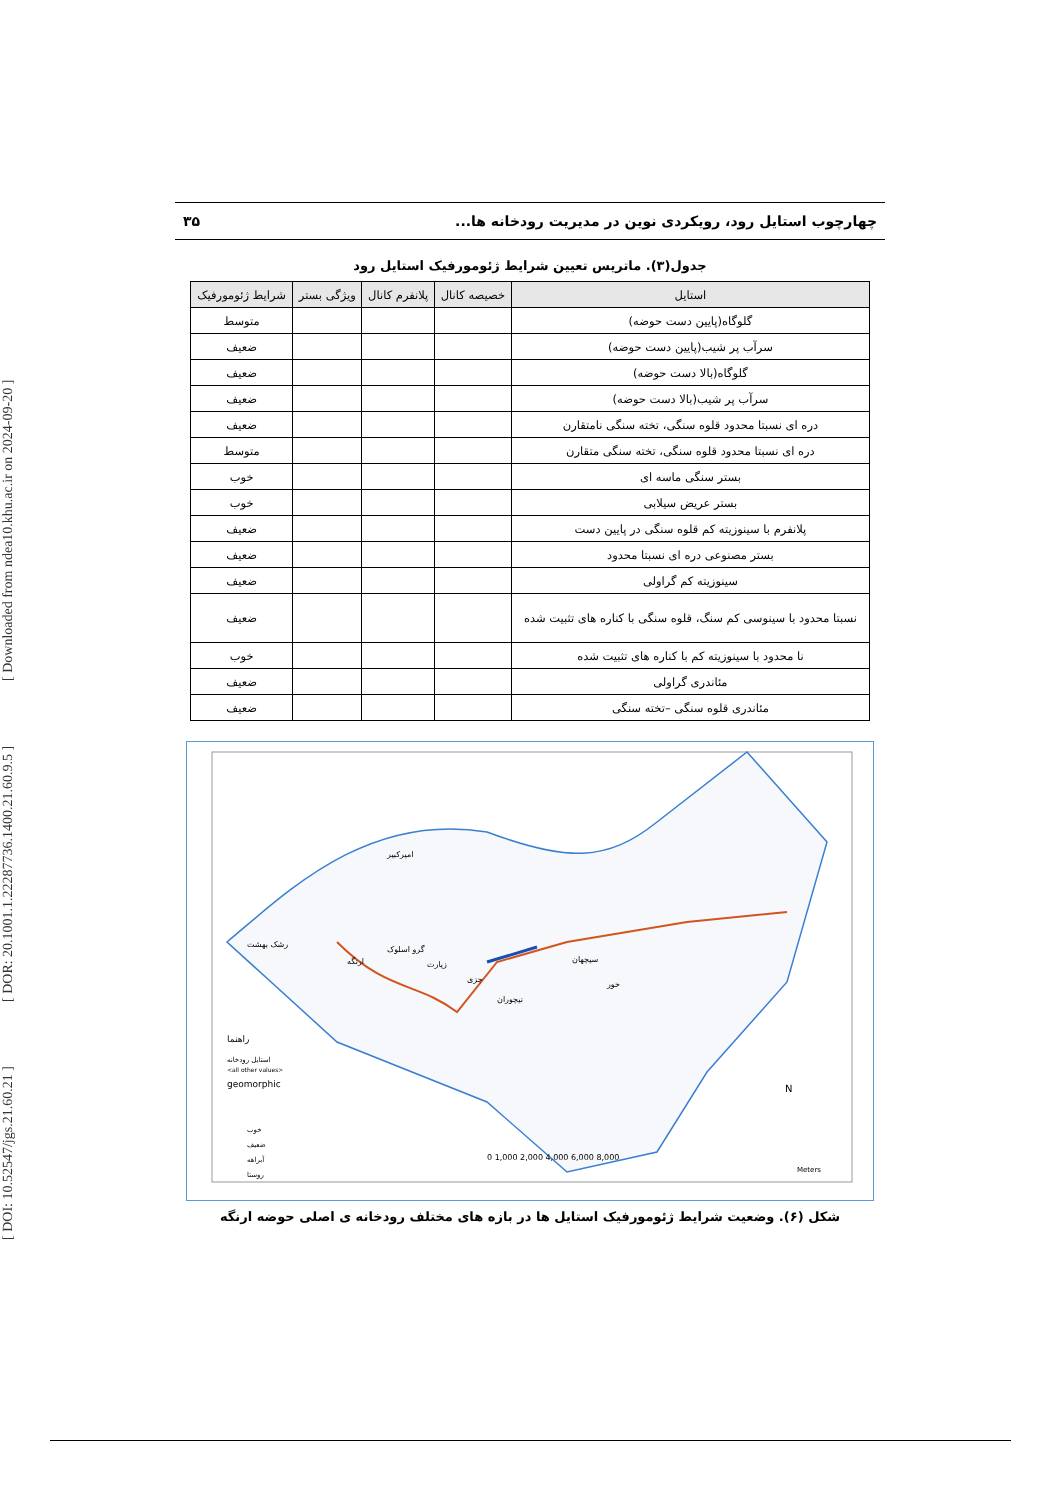[ DOI: 10.52547/jgs.21.60.21 ] [ DOR: 20.1001.1.22287736.1400.21.60.9.5 ] [ Downloaded from ndea10.khu.ac.ir on 2024-09-20 ]
چهارچوب استایل رود، رویکردی نوین در مدیریت رودخانه ها... ۳۵
جدول(۳). ماتریس تعیین شرایط ژئومورفیک استایل رود
| استایل | خصیصه کانال | پلانفرم کانال | ویژگی بستر | شرایط ژئومورفیک |
| --- | --- | --- | --- | --- |
| گلوگاه(پایین دست حوضه) | | | | متوسط |
| سرآب پر شیب(پایین دست حوضه) | | | | ضعیف |
| گلوگاه(بالا دست حوضه) | | | | ضعیف |
| سرآب پر شیب(بالا دست حوضه) | | | | ضعیف |
| دره ای نسبتا محدود قلوه سنگی، تخته سنگی نامتقارن | | | | ضعیف |
| دره ای نسبتا محدود قلوه سنگی، تخته سنگی متقارن | | | | متوسط |
| بستر سنگی ماسه ای | | | | خوب |
| بستر عریض سیلابی | | | | خوب |
| پلانفرم با سینوزیته کم قلوه سنگی در پایین دست | | | | ضعیف |
| بستر مصنوعی دره ای نسبتا محدود | | | | ضعیف |
| سینوزیته کم گراولی | | | | ضعیف |
| نسبتا محدود با سینوسی کم سنگ، قلوه سنگی با کناره های تثبیت شده | | | | ضعیف |
| نا محدود با سینوزیته کم با کناره های تثبیت شده | | | | خوب |
| مئاندری گراولی | | | | ضعیف |
| مئاندری قلوه سنگی –تخته سنگی | | | | ضعیف |
راهنما
geomorphic
<all other values>
استایل رودخانه
خوب
ضعیف
آبراهه
روستا
امیرکبیر
رشک بهشت
ارنگه
گرو اسلوک
زیارت
جزی
نیچوران
سیچهان
خور
N
0 1,000 2,000 4,000 6,000 8,000
Meters
شکل (۶). وضعیت شرایط ژئومورفیک استایل ها در بازه های مختلف رودخانه ی اصلی حوضه ارنگه